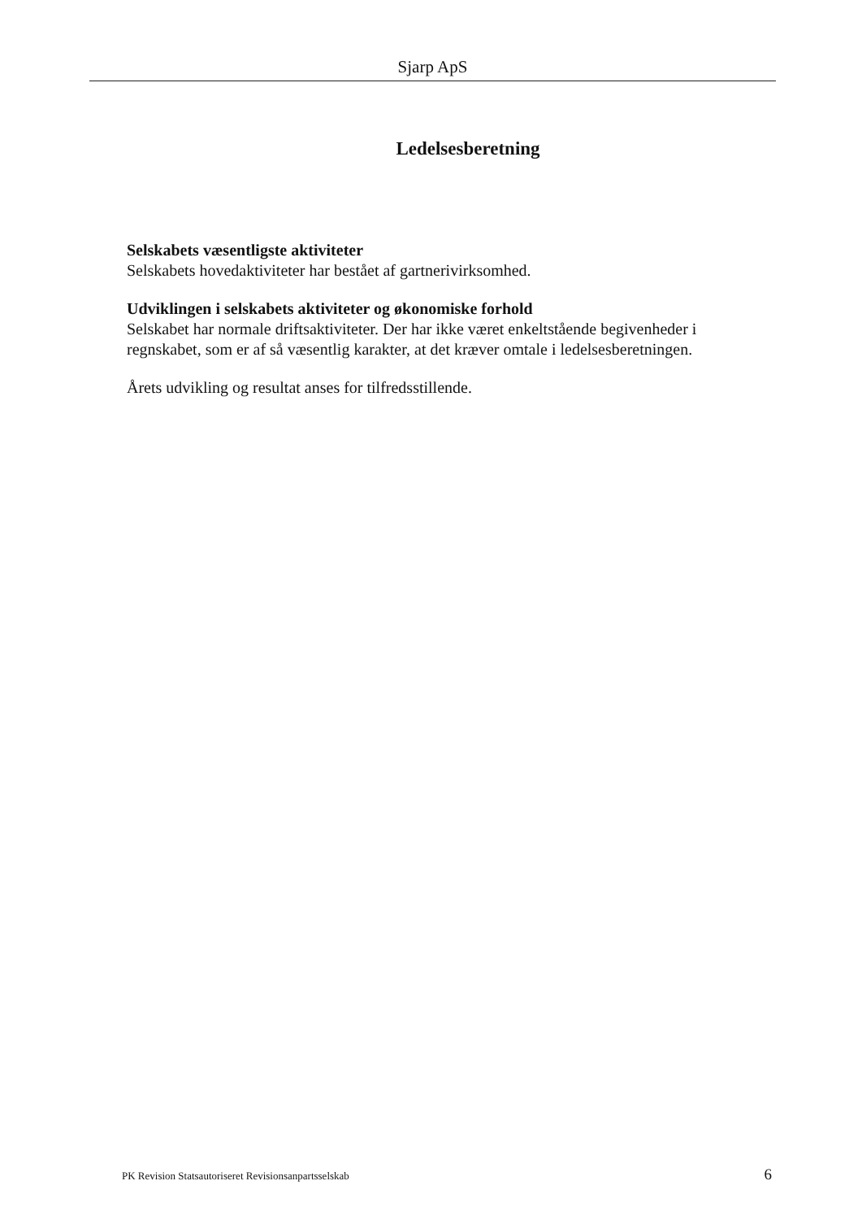Sjarp ApS
Ledelsesberetning
Selskabets væsentligste aktiviteter
Selskabets hovedaktiviteter har bestået af gartnerivirksomhed.
Udviklingen i selskabets aktiviteter og økonomiske forhold
Selskabet har normale driftsaktiviteter. Der har ikke været enkeltstående begivenheder i regnskabet, som er af så væsentlig karakter, at det kræver omtale i ledelsesberetningen.
Årets udvikling og resultat anses for tilfredsstillende.
PK Revision Statsautoriseret Revisionsanpartsselskab 6